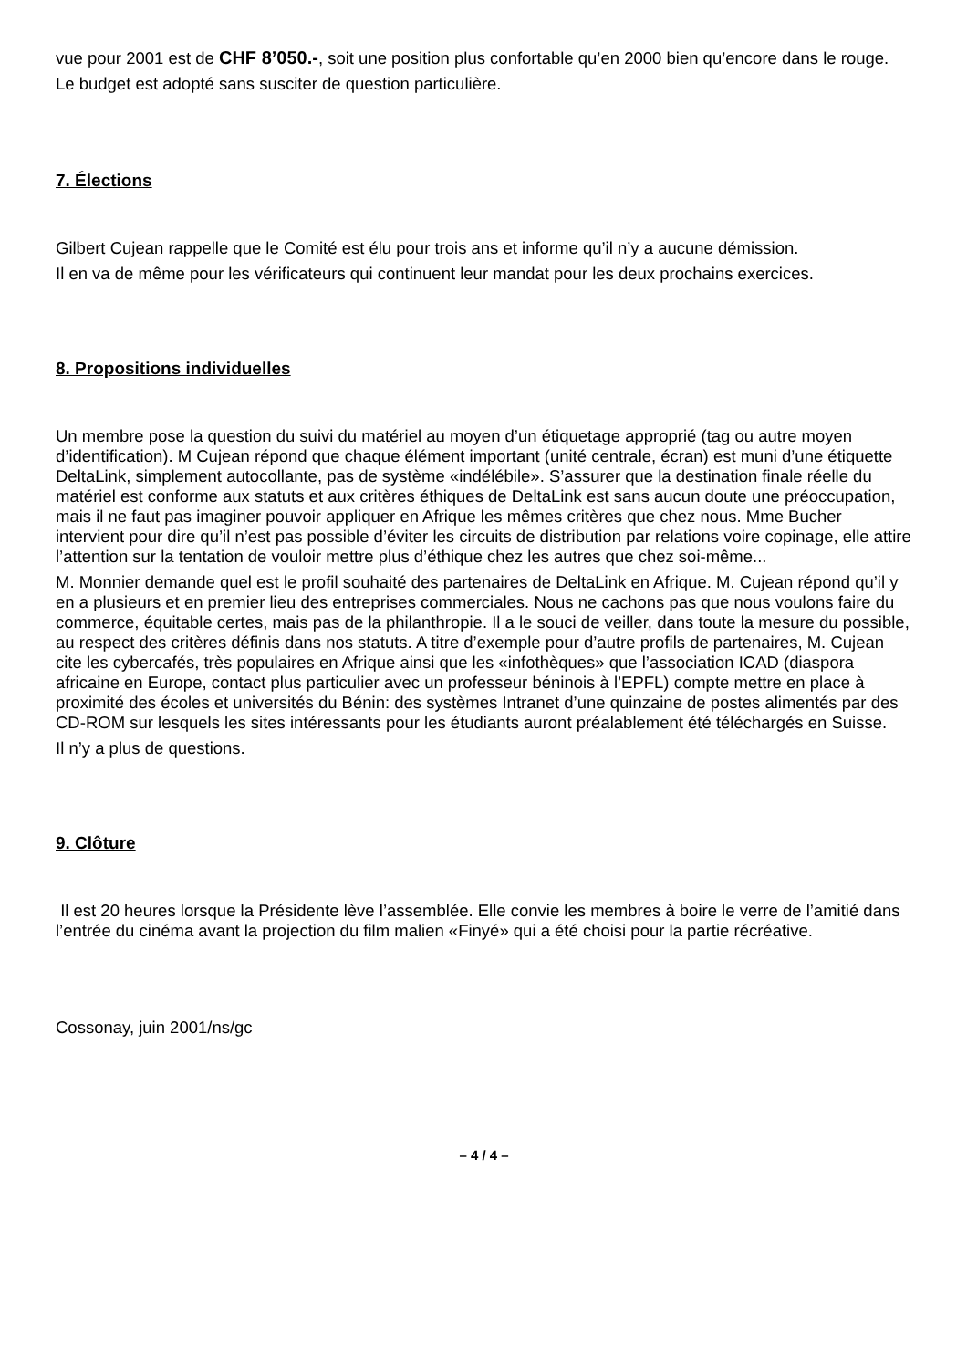vue pour 2001 est de CHF 8’050.-, soit une position plus confortable qu’en 2000 bien qu’encore dans le rouge.
Le budget est adopté sans susciter de question particulière.
7. Élections
Gilbert Cujean rappelle que le Comité est élu pour trois ans et informe qu’il n’y a aucune démission.
Il en va de même pour les vérificateurs qui continuent leur mandat pour les deux prochains exercices.
8. Propositions individuelles
Un membre pose la question du suivi du matériel au moyen d’un étiquetage approprié (tag ou autre moyen d’identification). M Cujean répond que chaque élément important (unité centrale, écran) est muni d’une étiquette DeltaLink, simplement autocollante, pas de système «indélébile». S’assurer que la destination finale réelle du matériel est conforme aux statuts et aux critères éthiques de DeltaLink est sans aucun doute une préoccupation, mais il ne faut pas imaginer pouvoir appliquer en Afrique les mêmes critères que chez nous. Mme Bucher intervient pour dire qu’il n’est pas possible d’éviter les circuits de distribution par relations voire copinage, elle attire l’attention sur la tentation de vouloir mettre plus d’éthique chez les autres que chez soi-même...
M. Monnier demande quel est le profil souhaité des partenaires de DeltaLink en Afrique. M. Cujean répond qu’il y en a plusieurs et en premier lieu des entreprises commerciales. Nous ne cachons pas que nous voulons faire du commerce, équitable certes, mais pas de la philanthropie. Il a le souci de veiller, dans toute la mesure du possible, au respect des critères définis dans nos statuts. A titre d’exemple pour d’autre profils de partenaires, M. Cujean cite les cybercafés, très populaires en Afrique ainsi que les «infothèques» que l’association ICAD (diaspora africaine en Europe, contact plus particulier avec un professeur béninois à l’EPFL) compte mettre en place à proximité des écoles et universités du Bénin: des systèmes Intranet d’une quinzaine de postes alimentés par des CD-ROM sur lesquels les sites intéressants pour les étudiants auront préalablement été téléchargés en Suisse.
Il n’y a plus de questions.
9. Clôture
Il est 20 heures lorsque la Présidente lève l’assemblée. Elle convie les membres à boire le verre de l’amitié dans l’entrée du cinéma avant la projection du film malien «Finyé» qui a été choisi pour la partie récréative.
Cossonay, juin 2001/ns/gc
– 4 / 4 –